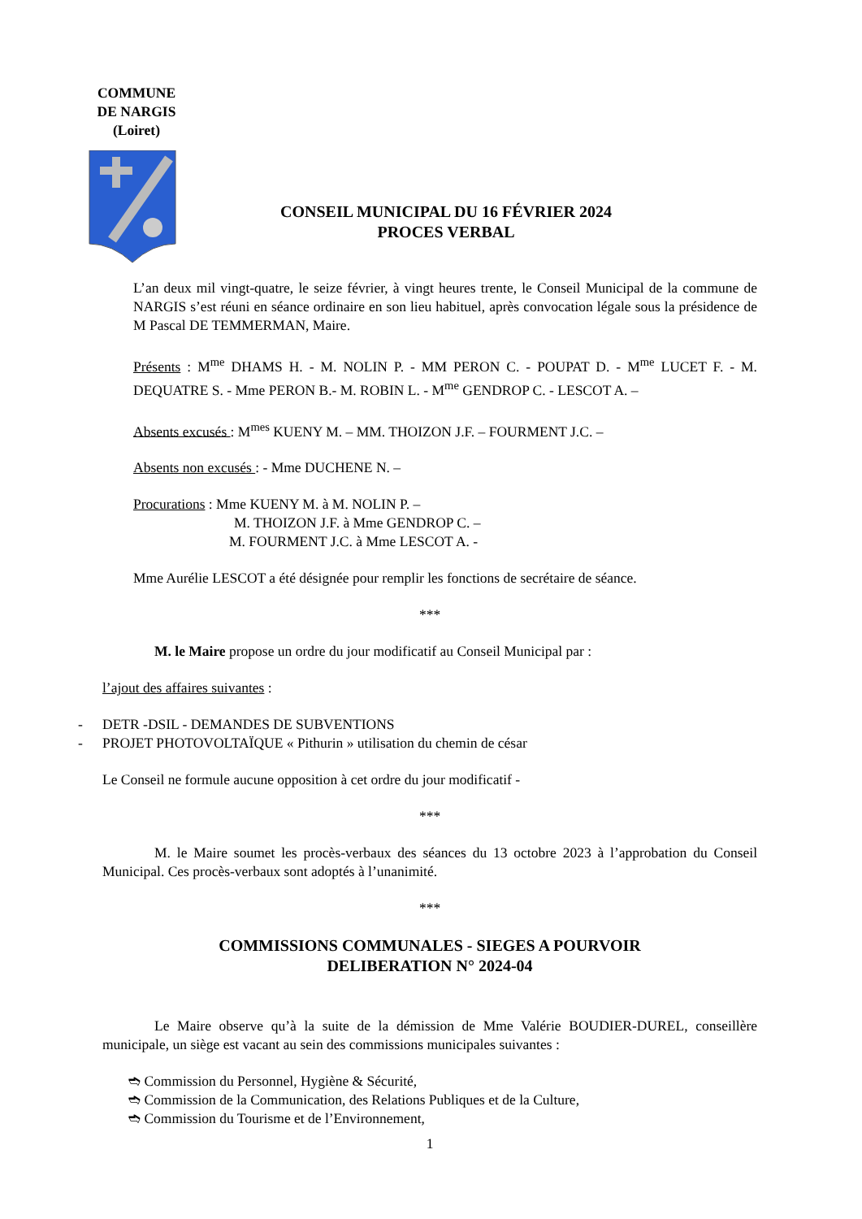COMMUNE
DE NARGIS
(Loiret)
CONSEIL MUNICIPAL DU 16 FÉVRIER 2024
PROCES VERBAL
L’an deux mil vingt-quatre, le seize février, à vingt heures trente, le Conseil Municipal de la commune de NARGIS s’est réuni en séance ordinaire en son lieu habituel, après convocation légale sous la présidence de M Pascal DE TEMMERMAN, Maire.
Présents : M<sup>me</sup> DHAMS H. - M. NOLIN P. - MM PERON C. - POUPAT D. - M<sup>me</sup> LUCET F. - M. DEQUATRE S. - Mme PERON B.- M. ROBIN L. - M<sup>me</sup> GENDROP C. - LESCOT A. –
Absents excusés : M<sup>mes</sup> KUENY M. – MM. THOIZON J.F. – FOURMENT J.C. –
Absents non excusés : - Mme DUCHENE N. –
Procurations : Mme KUENY M. à M. NOLIN P. –
M. THOIZON J.F. à Mme GENDROP C. –
M. FOURMENT J.C. à Mme LESCOT A. -
Mme Aurélie LESCOT a été désignée pour remplir les fonctions de secrétaire de séance.
***
M. le Maire propose un ordre du jour modificatif au Conseil Municipal par :
l’ajout des affaires suivantes :
- DETR -DSIL - DEMANDES DE SUBVENTIONS
- PROJET PHOTOVOLTAÏQUE « Pithurin » utilisation du chemin de césar
Le Conseil ne formule aucune opposition à cet ordre du jour modificatif -
***
M. le Maire soumet les procès-verbaux des séances du 13 octobre 2023 à l’approbation du Conseil Municipal. Ces procès-verbaux sont adoptés à l’unanimité.
***
COMMISSIONS COMMUNALES - SIEGES A POURVOIR
DELIBERATION N° 2024-04
Le Maire observe qu’à la suite de la démission de Mme Valérie BOUDIER-DUREL, conseillère municipale, un siège est vacant au sein des commissions municipales suivantes :
➬ Commission du Personnel, Hygiène & Sécurité,
➬ Commission de la Communication, des Relations Publiques et de la Culture,
➬ Commission du Tourisme et de l’Environnement,
1